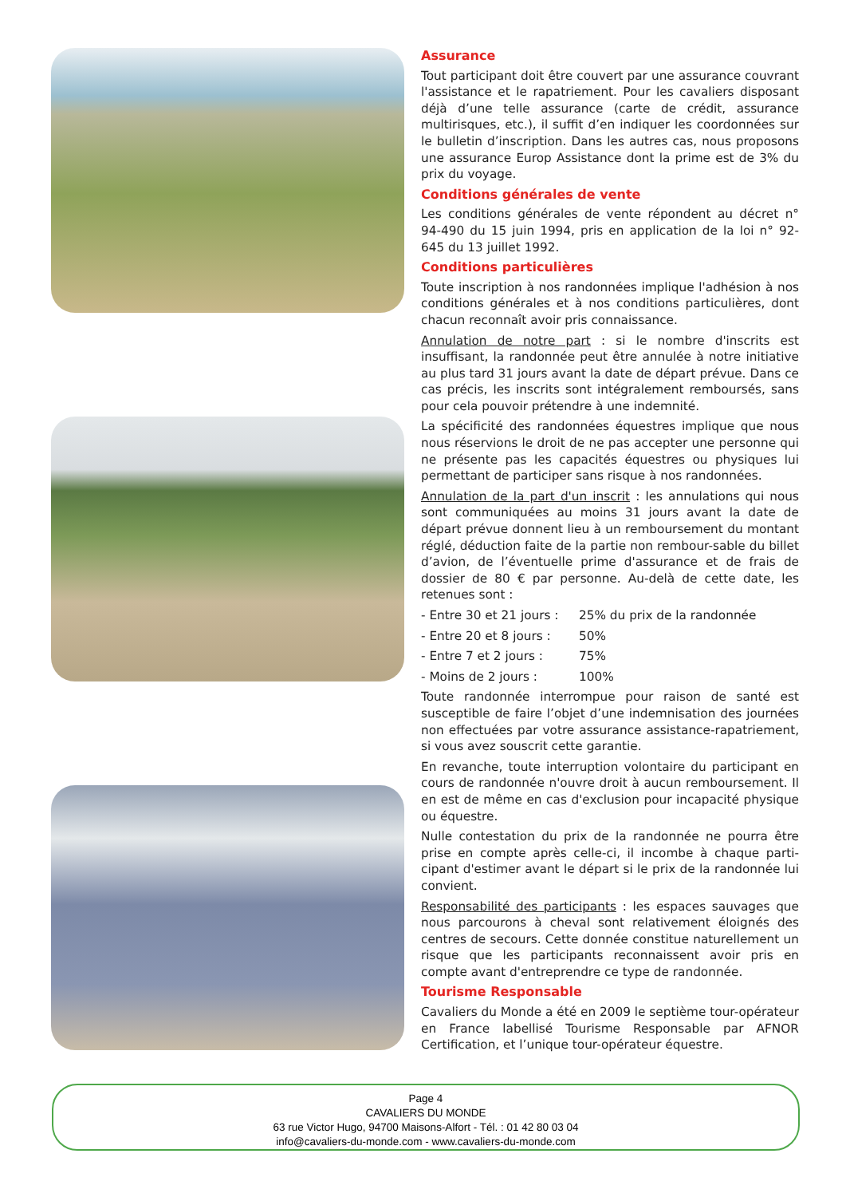Assurance
Tout participant doit être couvert par une assurance couvrant l'assistance et le rapatriement. Pour les cavaliers disposant déjà d’une telle assurance (carte de crédit, assurance multirisques, etc.), il suffit d’en indiquer les coordonnées sur le bulletin d’inscription. Dans les autres cas, nous proposons une assurance Europ Assistance dont la prime est de 3% du prix du voyage.
Conditions générales de vente
Les conditions générales de vente répondent au décret n° 94-490 du 15 juin 1994, pris en application de la loi n° 92-645 du 13 juillet 1992.
Conditions particulières
Toute inscription à nos randonnées implique l'adhésion à nos conditions générales et à nos conditions particulières, dont chacun reconnaît avoir pris connaissance.
Annulation de notre part : si le nombre d'inscrits est insuffisant, la randonnée peut être annulée à notre initiative au plus tard 31 jours avant la date de départ prévue. Dans ce cas précis, les inscrits sont intégralement remboursés, sans pour cela pouvoir prétendre à une indemnité.
La spécificité des randonnées équestres implique que nous nous réservions le droit de ne pas accepter une personne qui ne présente pas les capacités équestres ou physiques lui permettant de participer sans risque à nos randonnées.
Annulation de la part d'un inscrit : les annulations qui nous sont communiquées au moins 31 jours avant la date de départ prévue donnent lieu à un remboursement du montant réglé, déduction faite de la partie non rembour-sable du billet d’avion, de l’éventuelle prime d'assurance et de frais de dossier de 80 € par personne. Au-delà de cette date, les retenues sont :
- Entre 30 et 21 jours : 25% du prix de la randonnée
- Entre 20 et 8 jours : 50%
- Entre 7 et 2 jours : 75%
- Moins de 2 jours : 100%
Toute randonnée interrompue pour raison de santé est susceptible de faire l’objet d’une indemnisation des journées non effectuées par votre assurance assistance-rapatriement, si vous avez souscrit cette garantie.
En revanche, toute interruption volontaire du participant en cours de randonnée n'ouvre droit à aucun remboursement. Il en est de même en cas d'exclusion pour incapacité physique ou équestre.
Nulle contestation du prix de la randonnée ne pourra être prise en compte après celle-ci, il incombe à chaque parti-cipant d'estimer avant le départ si le prix de la randonnée lui convient.
Responsabilité des participants : les espaces sauvages que nous parcourons à cheval sont relativement éloignés des centres de secours. Cette donnée constitue naturellement un risque que les participants reconnaissent avoir pris en compte avant d'entreprendre ce type de randonnée.
Tourisme Responsable
Cavaliers du Monde a été en 2009 le septième tour-opérateur en France labellisé Tourisme Responsable par AFNOR Certification, et l’unique tour-opérateur équestre.
Page 4
CAVALIERS DU MONDE
63 rue Victor Hugo, 94700 Maisons-Alfort - Tél. : 01 42 80 03 04
info@cavaliers-du-monde.com - www.cavaliers-du-monde.com